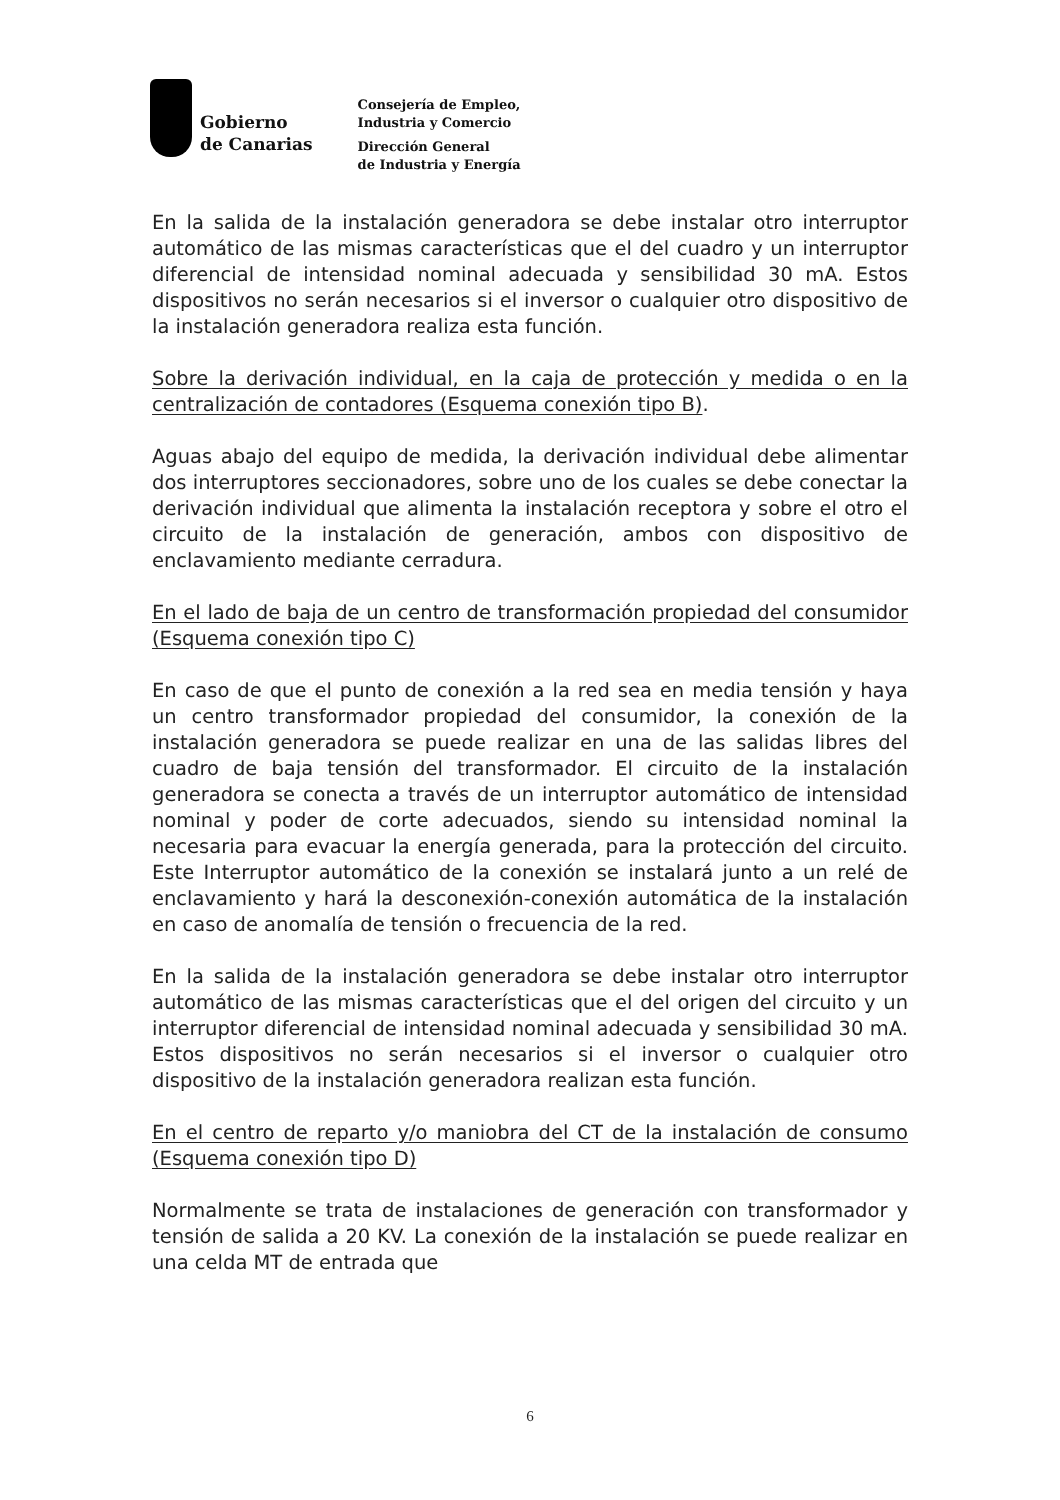Gobierno
de Canarias
Consejería de Empleo,
Industria y Comercio
Dirección General
de Industria y Energía
En la salida de la instalación generadora se debe instalar otro interruptor automático de las mismas características que el del cuadro y un interruptor diferencial de intensidad nominal adecuada y sensibilidad 30 mA. Estos dispositivos no serán necesarios si el inversor o cualquier otro dispositivo de la instalación generadora realiza esta función.
Sobre la derivación individual, en la caja de protección y medida o en la centralización de contadores (Esquema conexión tipo B).
Aguas abajo del equipo de medida, la derivación individual debe alimentar dos interruptores seccionadores, sobre uno de los cuales se debe conectar la derivación individual que alimenta la instalación receptora y sobre el otro el circuito de la instalación de generación, ambos con dispositivo de enclavamiento mediante cerradura.
En el lado de baja de un centro de transformación propiedad del consumidor (Esquema conexión tipo C)
En caso de que el punto de conexión a la red sea en media tensión y haya un centro transformador propiedad del consumidor, la conexión de la instalación generadora se puede realizar en una de las salidas libres del cuadro de baja tensión del transformador. El circuito de la instalación generadora se conecta a través de un interruptor automático de intensidad nominal y poder de corte adecuados, siendo su intensidad nominal la necesaria para evacuar la energía generada, para la protección del circuito. Este Interruptor automático de la conexión se instalará junto a un relé de enclavamiento y hará la desconexión-conexión automática de la instalación en caso de anomalía de tensión o frecuencia de la red.
En la salida de la instalación generadora se debe instalar otro interruptor automático de las mismas características que el del origen del circuito y un interruptor diferencial de intensidad nominal adecuada y sensibilidad 30 mA. Estos dispositivos no serán necesarios si el inversor o cualquier otro dispositivo de la instalación generadora realizan esta función.
En el centro de reparto y/o maniobra del CT de la instalación de consumo (Esquema conexión tipo D)
Normalmente se trata de instalaciones de generación con transformador y tensión de salida a 20 KV. La conexión de la instalación se puede realizar en una celda MT de entrada que
6